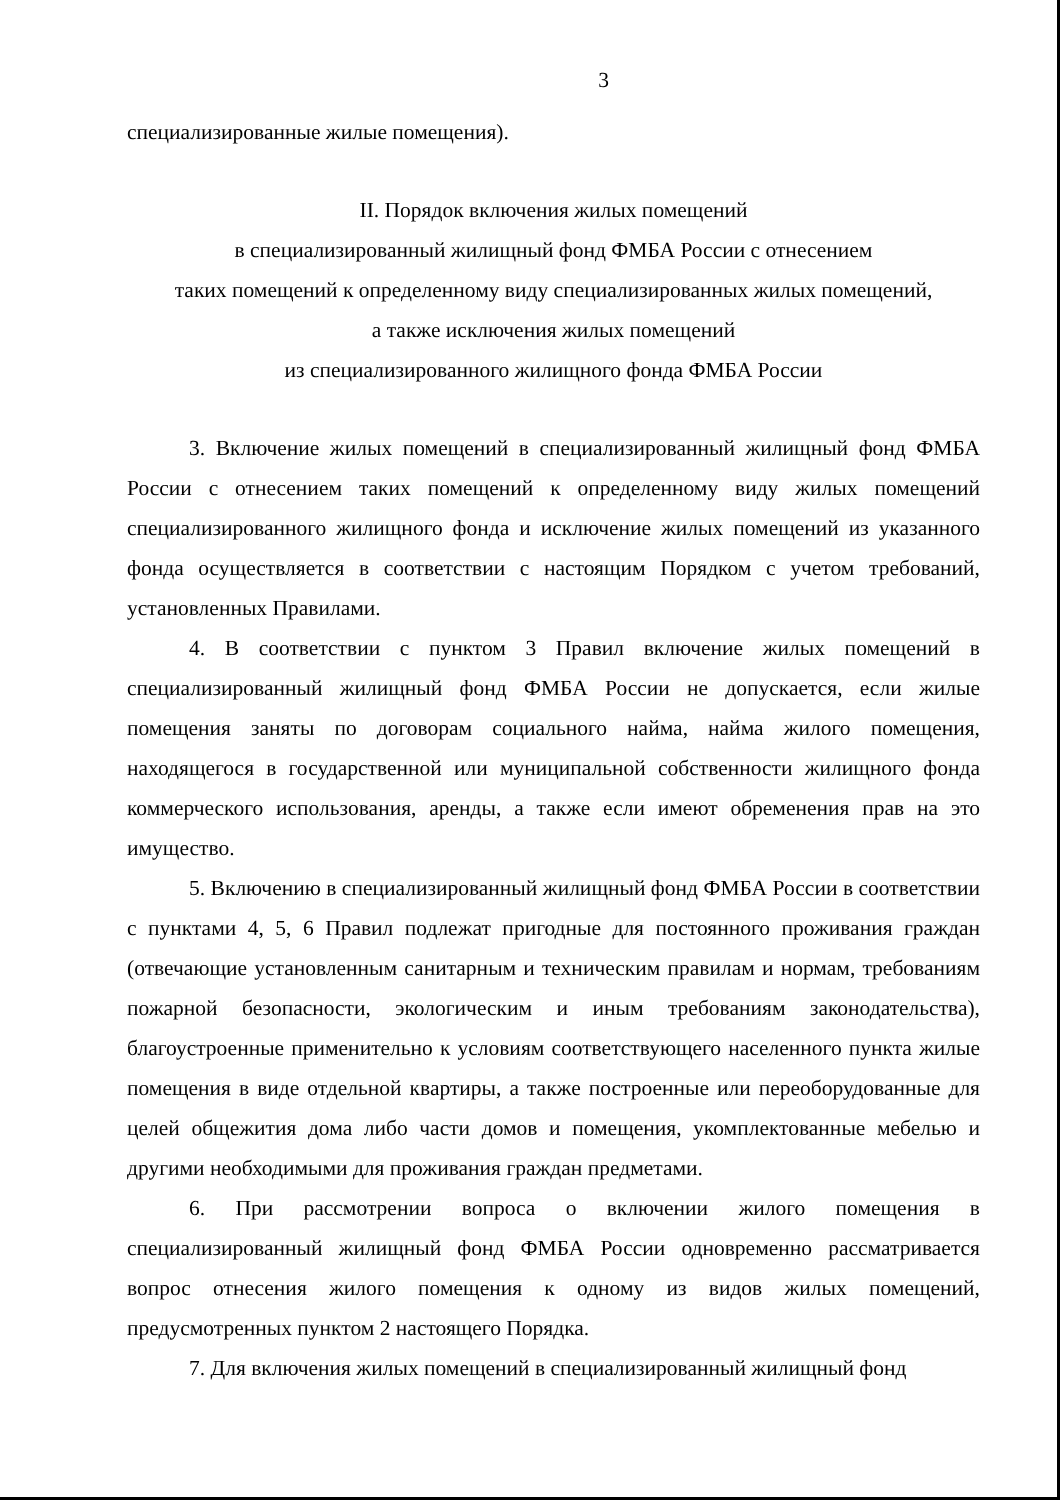3
специализированные жилые помещения).
II. Порядок включения жилых помещений
в специализированный жилищный фонд ФМБА России с отнесением
таких помещений к определенному виду специализированных жилых помещений,
а также исключения жилых помещений
из специализированного жилищного фонда ФМБА России
3. Включение жилых помещений в специализированный жилищный фонд ФМБА России с отнесением таких помещений к определенному виду жилых помещений специализированного жилищного фонда и исключение жилых помещений из указанного фонда осуществляется в соответствии с настоящим Порядком с учетом требований, установленных Правилами.
4. В соответствии с пунктом 3 Правил включение жилых помещений в специализированный жилищный фонд ФМБА России не допускается, если жилые помещения заняты по договорам социального найма, найма жилого помещения, находящегося в государственной или муниципальной собственности жилищного фонда коммерческого использования, аренды, а также если имеют обременения прав на это имущество.
5. Включению в специализированный жилищный фонд ФМБА России в соответствии с пунктами 4, 5, 6 Правил подлежат пригодные для постоянного проживания граждан (отвечающие установленным санитарным и техническим правилам и нормам, требованиям пожарной безопасности, экологическим и иным требованиям законодательства), благоустроенные применительно к условиям соответствующего населенного пункта жилые помещения в виде отдельной квартиры, а также построенные или переоборудованные для целей общежития дома либо части домов и помещения, укомплектованные мебелью и другими необходимыми для проживания граждан предметами.
6. При рассмотрении вопроса о включении жилого помещения в специализированный жилищный фонд ФМБА России одновременно рассматривается вопрос отнесения жилого помещения к одному из видов жилых помещений, предусмотренных пунктом 2 настоящего Порядка.
7. Для включения жилых помещений в специализированный жилищный фонд